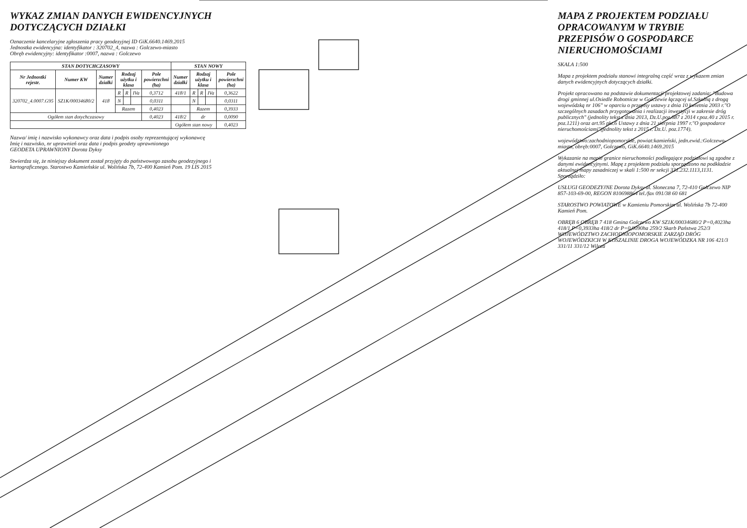WYKAZ ZMIAN DANYCH EWIDENCYJNYCH DOTYCZĄCYCH DZIAŁKI
Oznaczenie kancelaryjne zgłoszenia pracy geodezyjnej ID GiK.6640.1469.2015
Jednostka ewidencyjna: identyfikator : 320702_4, nazwa : Golczewo-miasto
Obręb ewidencyjny: identyfikator :0007, nazwa : Golczewo
| STAN DOTYCHCZASOWY | | | | | | | STAN NOWY | | | | |
| --- | --- | --- | --- | --- | --- | --- | --- | --- | --- | --- | --- |
| Nr Jednostki rejestr. | Numer KW | Numer działki | Rodzaj użytku i klasa | | | Pole powierzchni (ha) | Numer działki | Rodzaj użytku i klasa | | | Pole powierzchni (ha) |
| 320702_4.0007.G95 | SZ1K/00034680/2 | 418 | R | R | IVa | 0,3712 | 418/1 | R | R | IVa | 0,3622 |
| | | | N | | | 0,0311 | | N | | | 0,0311 |
| | | | Razem | | | 0,4023 | | Razem | | | 0,3933 |
| Ogółem stan dotychczasowy | | | | | | 0,4023 | 418/2 | dr | | | 0,0090 |
| | | | | | | | Ogółem stan nowy | | | | 0,4023 |
Nazwa/ imię i nazwisko wykonawcy oraz data i podpis osoby reprezentującej wykonawcę
Imię i nazwisko, nr uprawnień oraz data i podpis geodety uprawnionego
GEODETA UPRAWNIONY Dorota Dyksy
Stwierdza się, że niniejszy dokument został przyjęty do państwowego zasobu geodezyjnego i kartograficznego. Starostwo Kamieńskie ul. Wolińska 7b, 72-400 Kamień Pom. 19 LIS 2015
MAPA Z PROJEKTEM PODZIAŁU OPRACOWANYM W TRYBIE PRZEPISÓW O GOSPODARCE NIERUCHOMOŚCIAMI
SKALA 1:500
Mapa z projektem podziału stanowi integralną część wraz z wykazem zmian danych ewidencyjnych dotyczących działki.
Projekt opracowano na podstawie dokumentacji projektowej zadania: "Budowa drogi gminnej ul.Osiedle Robotnicze w Golczewie łączącej ul.Szkolną z drogą wojewódzką nr 106" w oparciu o przepisy ustawy z dnia 10 kwietnia 2003 r."O szczególnych zasadach przygotowania i realizacji inwestycji w zakresie dróg publicznych" (jednolity tekst z dnia 2013, Dz.U.poz.687 z 2014 r.poz.40 z 2015 r. poz.1211) oraz art.95 pkt.6 Ustawy z dnia 21 sierpnia 1997 r."O gospodarce nieruchomościami"(jednolity tekst z 2015 r. Dz.U. poz.1774).
województwo:zachodniopomorskie, powiat:kamieński, jedn.ewid.:Golczewo-miasto, obręb:0007, Golczewo, GiK.6640.1469.2015
Wykazanie na mapie granice nieruchomości podlegające podziałowi są zgodne z danymi ewidencyjnymi. Mapę z projektem podziału sporządzono na podkładzie aktualnej mapy zasadniczej w skali 1:500 nr sekcji 331.232.1113,1131. Sporządziło:
USŁUGI GEODEZYJNE Dorota Dyksy ul. Słoneczna 7, 72-410 Golczewo NIP 857-103-69-00, REGON 810698864 tel./fax 091/38 60 681
STAROSTWO POWIATOWE w Kamieniu Pomorskim ul. Wolińska 7b 72-400 Kamień Pom.
OBRĘB 6 OBRĘB 7 418 Gmina Golczewo KW SZ1K/00034680/2 P=0,4023ha 418/1 P=0,3933ha 418/2 dr P=0,0090ha 259/2 Skarb Państwa 252/3 WOJEWÓDZTWO ZACHODNIOPOMORSKIE ZARZĄD DRÓG WOJEWÓDZKICH W KOSZALINIE DROGA WOJEWÓDZKA NR 106 421/3 331/11 331/12 Wilcza